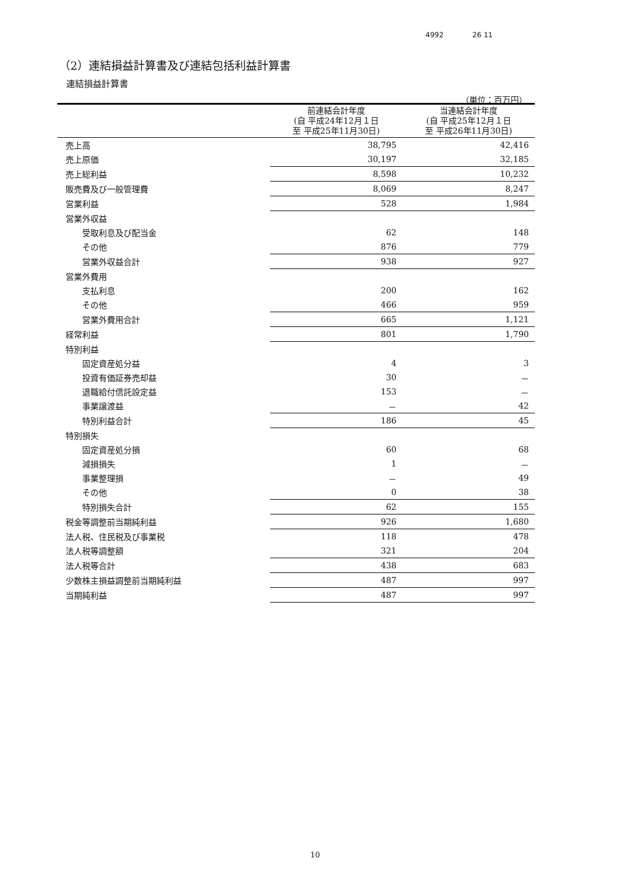4992 26 11
（2）連結損益計算書及び連結包括利益計算書
連結損益計算書
（単位：百万円）
| | 前連結会計年度 (自 平成24年12月１日 至 平成25年11月30日) | 当連結会計年度 (自 平成25年12月１日 至 平成26年11月30日) |
| --- | --- | --- |
| 売上高 | 38,795 | 42,416 |
| 売上原価 | 30,197 | 32,185 |
| 売上総利益 | 8,598 | 10,232 |
| 販売費及び一般管理費 | 8,069 | 8,247 |
| 営業利益 | 528 | 1,984 |
| 営業外収益 | | |
| 受取利息及び配当金 | 62 | 148 |
| その他 | 876 | 779 |
| 営業外収益合計 | 938 | 927 |
| 営業外費用 | | |
| 支払利息 | 200 | 162 |
| その他 | 466 | 959 |
| 営業外費用合計 | 665 | 1,121 |
| 経常利益 | 801 | 1,790 |
| 特別利益 | | |
| 固定資産処分益 | 4 | 3 |
| 投資有価証券売却益 | 30 | － |
| 退職給付信託設定益 | 153 | － |
| 事業譲渡益 | － | 42 |
| 特別利益合計 | 186 | 45 |
| 特別損失 | | |
| 固定資産処分損 | 60 | 68 |
| 減損損失 | 1 | － |
| 事業整理損 | － | 49 |
| その他 | 0 | 38 |
| 特別損失合計 | 62 | 155 |
| 税金等調整前当期純利益 | 926 | 1,680 |
| 法人税、住民税及び事業税 | 118 | 478 |
| 法人税等調整額 | 321 | 204 |
| 法人税等合計 | 438 | 683 |
| 少数株主損益調整前当期純利益 | 487 | 997 |
| 当期純利益 | 487 | 997 |
10